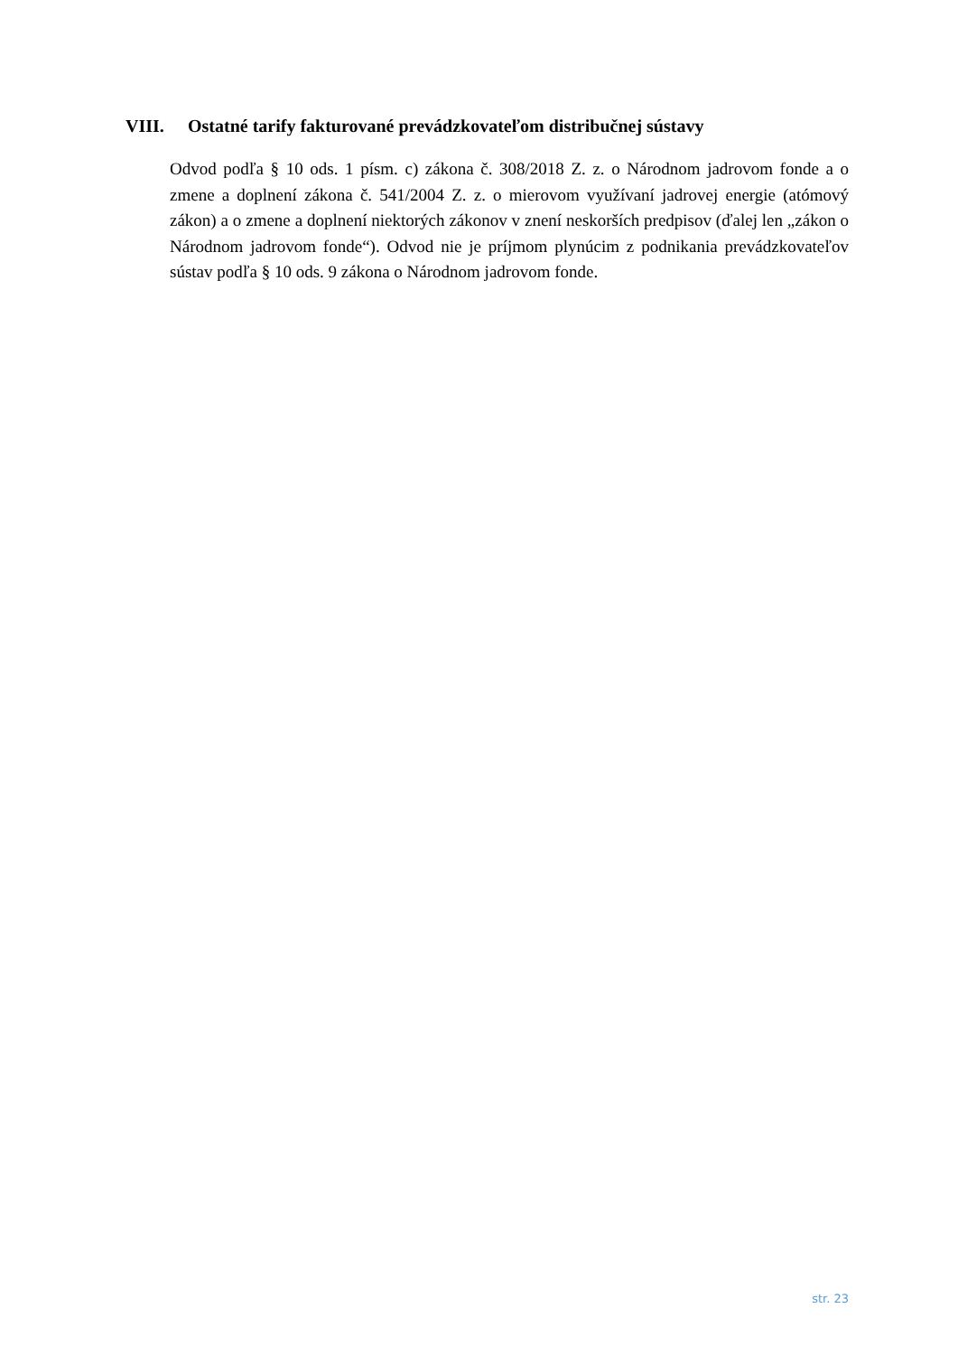VIII. Ostatné tarify fakturované prevádzkovateľom distribučnej sústavy
Odvod podľa § 10 ods. 1 písm. c) zákona č. 308/2018 Z. z. o Národnom jadrovom fonde a o zmene a doplnení zákona č. 541/2004 Z. z. o mierovom využívaní jadrovej energie (atómový zákon) a o zmene a doplnení niektorých zákonov v znení neskorších predpisov (ďalej len „zákon o Národnom jadrovom fonde“). Odvod nie je príjmom plynúcim z podnikania prevádzkovateľov sústav podľa § 10 ods. 9 zákona o Národnom jadrovom fonde.
str. 23